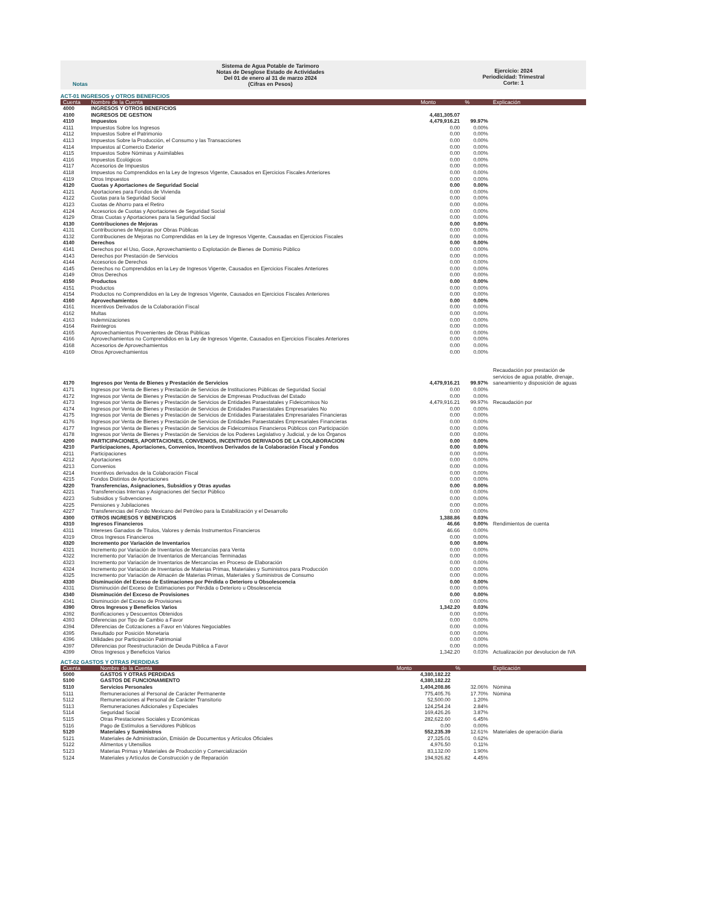Notas Sistema de Agua Potable de Tarimoro
Notas de Desglose Estado de Actividades
Del 01 de enero al 31 de marzo 2024
(Cifras en Pesos)
Ejercicio: 2024
Periodicidad: Trimestral
Corte: 1
ACT-01 INGRESOS y OTROS BENEFICIOS
| Cuenta | Nombre de la Cuenta | Monto | % | Explicación |
| --- | --- | --- | --- | --- |
| 4000 | INGRESOS Y OTROS BENEFICIOS | | | |
| 4100 | INGRESOS DE GESTION | 4,481,305.07 | | |
| 4110 | Impuestos | 4,479,916.21 | 99.97% | |
| 4111 | Impuestos Sobre los Ingresos | 0.00 | 0.00% | |
| 4112 | Impuestos Sobre el Patrimonio | 0.00 | 0.00% | |
| 4113 | Impuestos Sobre la Producción, el Consumo y las Transacciones | 0.00 | 0.00% | |
| 4114 | Impuestos al Comercio Exterior | 0.00 | 0.00% | |
| 4115 | Impuestos Sobre Nóminas y Asimilables | 0.00 | 0.00% | |
| 4116 | Impuestos Ecológicos | 0.00 | 0.00% | |
| 4117 | Accesorios de Impuestos | 0.00 | 0.00% | |
| 4118 | Impuestos no Comprendidos en la Ley de Ingresos Vigente, Causados en Ejercicios Fiscales Anteriores | 0.00 | 0.00% | |
| 4119 | Otros Impuestos | 0.00 | 0.00% | |
| 4120 | Cuotas y Aportaciones de Seguridad Social | 0.00 | 0.00% | |
| 4121 | Aportaciones para Fondos de Vivienda | 0.00 | 0.00% | |
| 4122 | Cuotas para la Seguridad Social | 0.00 | 0.00% | |
| 4123 | Cuotas de Ahorro para el Retiro | 0.00 | 0.00% | |
| 4124 | Accesorios de Cuotas y Aportaciones de Seguridad Social | 0.00 | 0.00% | |
| 4129 | Otras Cuotas y Aportaciones para la Seguridad Social | 0.00 | 0.00% | |
| 4130 | Contribuciones de Mejoras | 0.00 | 0.00% | |
| 4131 | Contribuciones de Mejoras por Obras Públicas | 0.00 | 0.00% | |
| 4132 | Contribuciones de Mejoras no Comprendidas en la Ley de Ingresos Vigente, Causadas en Ejercicios Fiscales | 0.00 | 0.00% | |
| 4140 | Derechos | 0.00 | 0.00% | |
| 4141 | Derechos por el Uso, Goce, Aprovechamiento o Explotación de Bienes de Dominio Público | 0.00 | 0.00% | |
| 4143 | Derechos por Prestación de Servicios | 0.00 | 0.00% | |
| 4144 | Accesorios de Derechos | 0.00 | 0.00% | |
| 4145 | Derechos no Comprendidos en la Ley de Ingresos Vigente, Causados en Ejercicios Fiscales Anteriores | 0.00 | 0.00% | |
| 4149 | Otros Derechos | 0.00 | 0.00% | |
| 4150 | Productos | 0.00 | 0.00% | |
| 4151 | Productos | 0.00 | 0.00% | |
| 4154 | Productos no Comprendidos en la Ley de Ingresos Vigente, Causados en Ejercicios Fiscales Anteriores | 0.00 | 0.00% | |
| 4160 | Aprovechamientos | 0.00 | 0.00% | |
| 4161 | Incentivos Derivados de la Colaboración Fiscal | 0.00 | 0.00% | |
| 4162 | Multas | 0.00 | 0.00% | |
| 4163 | Indemnizaciones | 0.00 | 0.00% | |
| 4164 | Reintegros | 0.00 | 0.00% | |
| 4165 | Aprovechamientos Provenientes de Obras Públicas | 0.00 | 0.00% | |
| 4166 | Aprovechamientos no Comprendidos en la Ley de Ingresos Vigente, Causados en Ejercicios Fiscales Anteriores | 0.00 | 0.00% | |
| 4168 | Accesorios de Aprovechamientos | 0.00 | 0.00% | |
| 4169 | Otros Aprovechamientos | 0.00 | 0.00% | |
| 4170 | Ingresos por Venta de Bienes y Prestación de Servicios | 4,479,916.21 | 99.97% | Recaudación por prestación de servicios de agua potable, drenaje, saneamiento y disposición de aguas |
| 4171 | Ingresos por Venta de Bienes y Prestación de Servicios de Instituciones Públicas de Seguridad Social | 0.00 | 0.00% | |
| 4172 | Ingresos por Venta de Bienes y Prestación de Servicios de Empresas Productivas del Estado | 0.00 | 0.00% | |
| 4173 | Ingresos por Venta de Bienes y Prestación de Servicios de Entidades Paraestatales y Fideicomisos No | 4,479,916.21 | 99.97% | Recaudación por |
| 4174 | Ingresos por Venta de Bienes y Prestación de Servicios de Entidades Paraestatales Empresariales No | 0.00 | 0.00% | |
| 4175 | Ingresos por Venta de Bienes y Prestación de Servicios de Entidades Paraestatales Empresariales Financieras | 0.00 | 0.00% | |
| 4176 | Ingresos por Venta de Bienes y Prestación de Servicios de Entidades Paraestatales Empresariales Financieras | 0.00 | 0.00% | |
| 4177 | Ingresos por Venta de Bienes y Prestación de Servicios de Fideicomisos Financieros Públicos con Participación | 0.00 | 0.00% | |
| 4178 | Ingresos por Venta de Bienes y Prestación de Servicios de los Poderes Legislativo y Judicial, y de los Órganos | 0.00 | 0.00% | |
| 4200 | PARTICIPACIONES, APORTACIONES, CONVENIOS, INCENTIVOS DERIVADOS DE LA COLABORACION | 0.00 | 0.00% | |
| 4210 | Participaciones, Aportaciones, Convenios, Incentivos Derivados de la Colaboración Fiscal y Fondos | 0.00 | 0.00% | |
| 4211 | Participaciones | 0.00 | 0.00% | |
| 4212 | Aportaciones | 0.00 | 0.00% | |
| 4213 | Convenios | 0.00 | 0.00% | |
| 4214 | Incentivos derivados de la Colaboración Fiscal | 0.00 | 0.00% | |
| 4215 | Fondos Distintos de Aportaciones | 0.00 | 0.00% | |
| 4220 | Transferencias, Asignaciones, Subsidios y Otras ayudas | 0.00 | 0.00% | |
| 4221 | Transferencias Internas y Asignaciones del Sector Público | 0.00 | 0.00% | |
| 4223 | Subsidios y Subvenciones | 0.00 | 0.00% | |
| 4225 | Pensiones y Jubilaciones | 0.00 | 0.00% | |
| 4227 | Transferencias del Fondo Mexicano del Petróleo para la Estabilización y el Desarrollo | 0.00 | 0.00% | |
| 4300 | OTROS INGRESOS Y BENEFICIOS | 1,388.86 | 0.03% | |
| 4310 | Ingresos Financieros | 46.66 | 0.00% | Rendimientos de cuenta |
| 4311 | Intereses Ganados de Títulos, Valores y demás Instrumentos Financieros | 46.66 | 0.00% | |
| 4319 | Otros Ingresos Financieros | 0.00 | 0.00% | |
| 4320 | Incremento por Variación de Inventarios | 0.00 | 0.00% | |
| 4321 | Incremento por Variación de Inventarios de Mercancías para Venta | 0.00 | 0.00% | |
| 4322 | Incremento por Variación de Inventarios de Mercancías Terminadas | 0.00 | 0.00% | |
| 4323 | Incremento por Variación de Inventarios de Mercancías en Proceso de Elaboración | 0.00 | 0.00% | |
| 4324 | Incremento por Variación de Inventarios de Materias Primas, Materiales y Suministros para Producción | 0.00 | 0.00% | |
| 4325 | Incremento por Variación de Almacén de Materias Primas, Materiales y Suministros de Consumo | 0.00 | 0.00% | |
| 4330 | Disminución del Exceso de Estimaciones por Pérdida o Deterioro u Obsolescencia | 0.00 | 0.00% | |
| 4331 | Disminución del Exceso de Estimaciones por Pérdida o Deterioro u Obsolescencia | 0.00 | 0.00% | |
| 4340 | Disminución del Exceso de Provisiones | 0.00 | 0.00% | |
| 4341 | Disminución del Exceso de Provisiones | 0.00 | 0.00% | |
| 4390 | Otros Ingresos y Beneficios Varios | 1,342.20 | 0.03% | |
| 4392 | Bonificaciones y Descuentos Obtenidos | 0.00 | 0.00% | |
| 4393 | Diferencias por Tipo de Cambio a Favor | 0.00 | 0.00% | |
| 4394 | Diferencias de Cotizaciones a Favor en Valores Negociables | 0.00 | 0.00% | |
| 4395 | Resultado por Posición Monetaria | 0.00 | 0.00% | |
| 4396 | Utilidades por Participación Patrimonial | 0.00 | 0.00% | |
| 4397 | Diferencias por Reestructuración de Deuda Pública a Favor | 0.00 | 0.00% | |
| 4399 | Otros Ingresos y Beneficios Varios | 1,342.20 | 0.03% | Actualización por devolucion de IVA |
ACT-02 GASTOS Y OTRAS PERDIDAS
| Cuenta | Nombre de la Cuenta | Monto | % | Explicación |
| --- | --- | --- | --- | --- |
| 5000 | GASTOS Y OTRAS PERDIDAS | 4,380,182.22 | | |
| 5100 | GASTOS DE FUNCIONAMIENTO | 4,380,182.22 | | |
| 5110 | Servicios Personales | 1,404,208.86 | 32.06% | Nómina |
| 5111 | Remuneraciones al Personal de Carácter Permanente | 775,405.76 | 17.70% | Nómina |
| 5112 | Remuneraciones al Personal de Carácter Transitorio | 52,500.00 | 1.20% | |
| 5113 | Remuneraciones Adicionales y Especiales | 124,254.24 | 2.84% | |
| 5114 | Seguridad Social | 169,426.26 | 3.87% | |
| 5115 | Otras Prestaciones Sociales y Económicas | 282,622.60 | 6.45% | |
| 5116 | Pago de Estímulos a Servidores Públicos | 0.00 | 0.00% | |
| 5120 | Materiales y Suministros | 552,235.39 | 12.61% | Materiales de operación diaria |
| 5121 | Materiales de Administración, Emisión de Documentos y Artículos Oficiales | 27,325.01 | 0.62% | |
| 5122 | Alimentos y Utensilios | 4,976.50 | 0.11% | |
| 5123 | Materias Primas y Materiales de Producción y Comercialización | 83,132.00 | 1.90% | |
| 5124 | Materiales y Artículos de Construcción y de Reparación | 194,926.82 | 4.45% | |